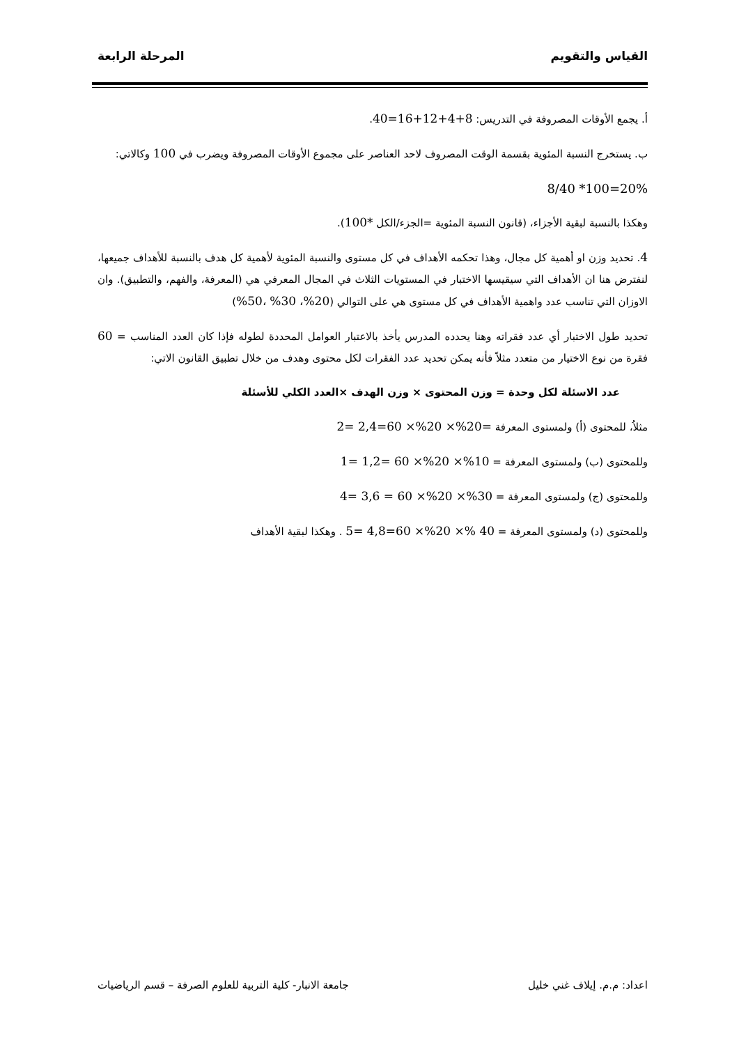القياس والتقويم المرحلة الرابعة
أ. يجمع الأوقات المصروفة في التدريس: 8+4+12+16=40.
ب. يستخرج النسبة المئوية بقسمة الوقت المصروف لاحد العناصر على مجموع الأوقات المصروفة ويضرب في 100 وكالاتي:
8/40 *100=20%
وهكذا بالنسبة لبقية الأجزاء، (قانون النسبة المئوية =الجزء/الكل *100).
4. تحديد وزن او أهمية كل مجال، وهذا تحكمه الأهداف في كل مستوى والنسبة المئوية لأهمية كل هدف بالنسبة للأهداف جميعها، لنفترض هنا ان الأهداف التي سيقيسها الاختبار في المستويات الثلاث في المجال المعرفي هي (المعرفة، والفهم، والتطبيق). وان الاوزان التي تناسب عدد واهمية الأهداف في كل مستوى هي على التوالي (20%، 30% ،50%)
تحديد طول الاختبار أي عدد فقراته وهنا يحدده المدرس يأخذ بالاعتبار العوامل المحددة لطوله فإذا كان العدد المناسب = 60 فقرة من نوع الاختيار من متعدد مثلاً فأنه يمكن تحديد عدد الفقرات لكل محتوى وهدف من خلال تطبيق القانون الاتي:
عدد الاسئلة لكل وحدة = وزن المحتوى × وزن الهدف ×العدد الكلي للأسئلة
مثلاُ، للمحتوى (أ) ولمستوى المعرفة =20%× 20%× 60=2,4 =2
وللمحتوى (ب) ولمستوى المعرفة = 10%× 20%× 60 =1,2 =1
وللمحتوى (ج) ولمستوى المعرفة = 30%× 20%× 60 = 3,6 =4
وللمحتوى (د) ولمستوى المعرفة = 40 %× 20%× 60=4,8 =5 . وهكذا لبقية الأهداف
اعداد: م.م. إيلاف غني خليل جامعة الانبار- كلية التربية للعلوم الصرفة – قسم الرياضيات